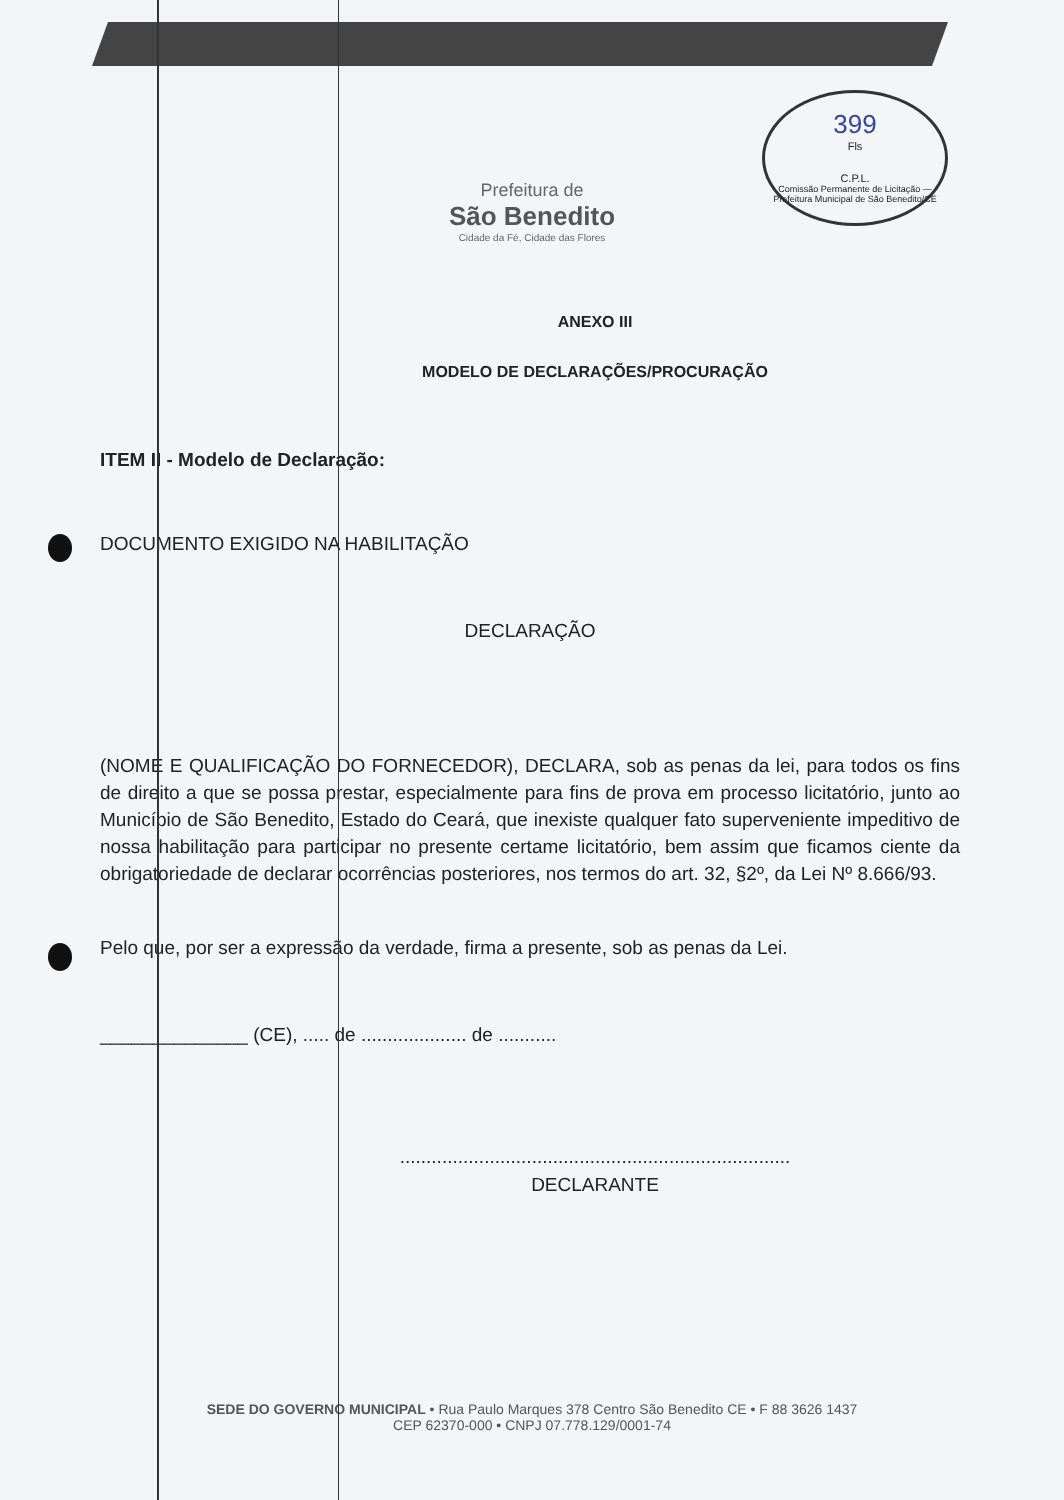399
Fls
C.P.L.
Comissão Permanente de Licitação — Prefeitura Municipal de São Benedito/CE
Prefeitura de
São Benedito
Cidade da Fé, Cidade das Flores
ANEXO III
MODELO DE DECLARAÇÕES/PROCURAÇÃO
ITEM II - Modelo de Declaração:
DOCUMENTO EXIGIDO NA HABILITAÇÃO
DECLARAÇÃO
(NOME E QUALIFICAÇÃO DO FORNECEDOR), DECLARA, sob as penas da lei, para todos os fins de direito a que se possa prestar, especialmente para fins de prova em processo licitatório, junto ao Município de São Benedito, Estado do Ceará, que inexiste qualquer fato superveniente impeditivo de nossa habilitação para participar no presente certame licitatório, bem assim que ficamos ciente da obrigatoriedade de declarar ocorrências posteriores, nos termos do art. 32, §2º, da Lei Nº 8.666/93.
Pelo que, por ser a expressão da verdade, firma a presente, sob as penas da Lei.
______________ (CE), ..... de .................... de ...........
..........................................................................
DECLARANTE
SEDE DO GOVERNO MUNICIPAL • Rua Paulo Marques 378 Centro São Benedito CE • F 88 3626 1437
CEP 62370-000 • CNPJ 07.778.129/0001-74